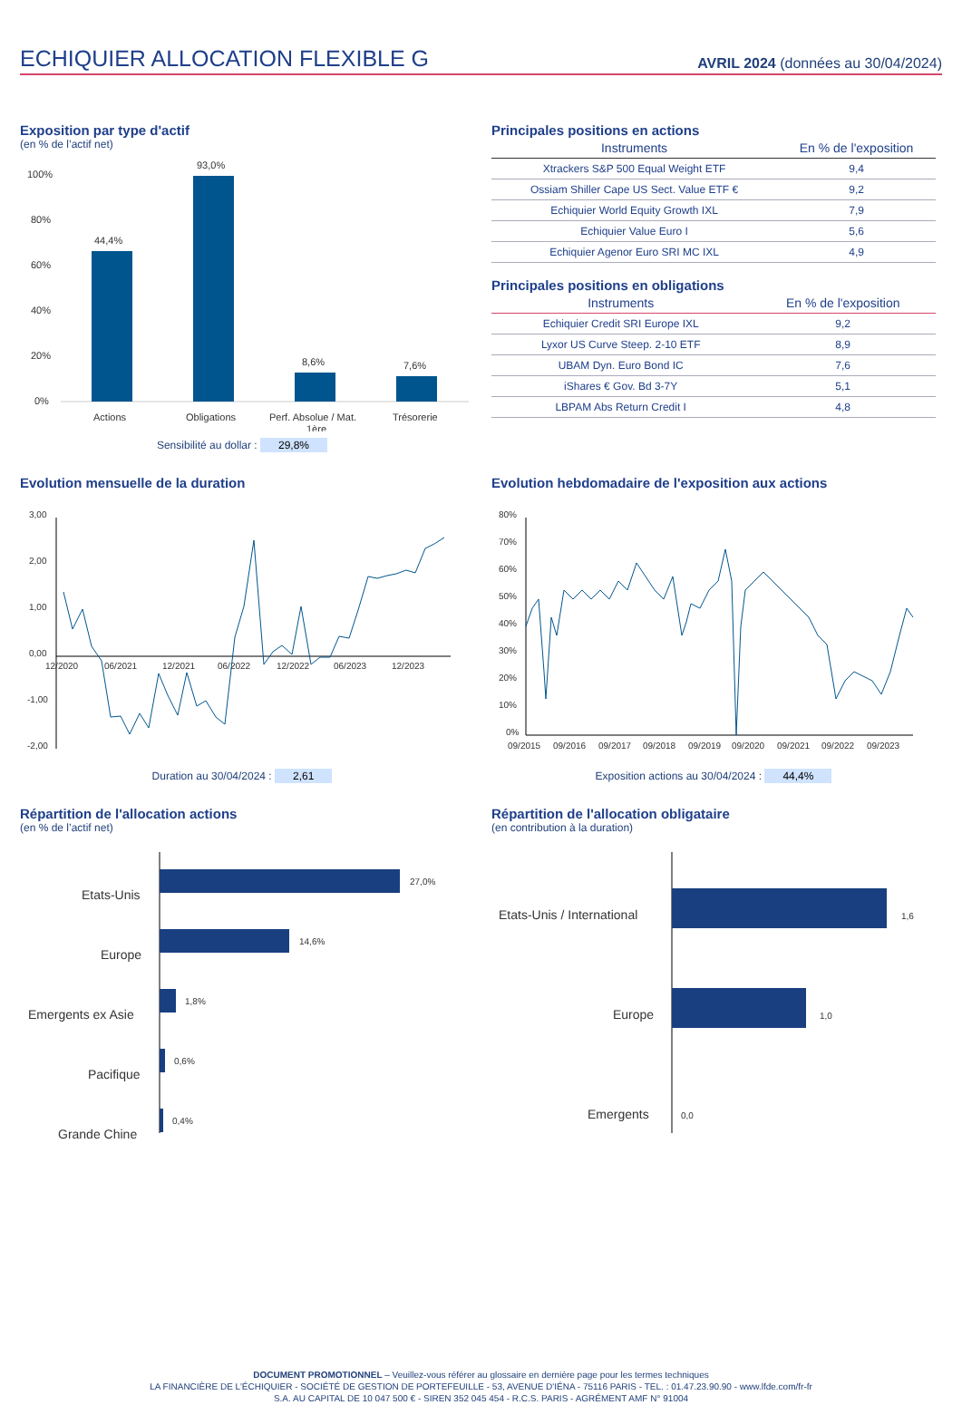ECHIQUIER ALLOCATION FLEXIBLE G
AVRIL 2024 (données au 30/04/2024)
Exposition par type d'actif
(en % de l’actif net)
100%
80%
60%
40%
20%
0%
44,4%
93,0%
8,6%
7,6%
Actions
Obligations
Perf. Absolue / Mat.
1ère
Trésorerie
Sensibilité au dollar : 29,8%
Principales positions en actions
| Instruments | En % de l'exposition |
| --- | --- |
| Xtrackers S&P 500 Equal Weight ETF | 9,4 |
| Ossiam Shiller Cape US Sect. Value ETF € | 9,2 |
| Echiquier World Equity Growth IXL | 7,9 |
| Echiquier Value Euro I | 5,6 |
| Echiquier Agenor Euro SRI MC IXL | 4,9 |
Principales positions en obligations
| Instruments | En % de l'exposition |
| --- | --- |
| Echiquier Credit SRI Europe IXL | 9,2 |
| Lyxor US Curve Steep. 2-10 ETF | 8,9 |
| UBAM Dyn. Euro Bond IC | 7,6 |
| iShares € Gov. Bd 3-7Y | 5,1 |
| LBPAM Abs Return Credit I | 4,8 |
Evolution mensuelle de la duration
3,00
2,00
1,00
0,00
-1,00
-2,00
12/2020
06/2021
12/2021
06/2022
12/2022
06/2023
12/2023
Duration au 30/04/2024 : 2,61
Evolution hebdomadaire de l'exposition aux actions
80%
70%
60%
50%
40%
30%
20%
10%
0%
09/2015
09/2016
09/2017
09/2018
09/2019
09/2020
09/2021
09/2022
09/2023
Exposition actions au 30/04/2024 : 44,4%
Répartition de l'allocation actions
(en % de l’actif net)
Etats-Unis
Europe
Emergents ex Asie
Pacifique
Grande Chine
27,0%
14,6%
1,8%
0,6%
0,4%
Répartition de l'allocation obligataire
(en contribution à la duration)
Etats-Unis / International
Europe
Emergents
1,6
1,0
0,0
DOCUMENT PROMOTIONNEL – Veuillez-vous référer au glossaire en dernière page pour les termes techniques
LA FINANCIÈRE DE L’ÉCHIQUIER - SOCIÉTÉ DE GESTION DE PORTEFEUILLE - 53, AVENUE D'IÉNA - 75116 PARIS - TEL. : 01.47.23.90.90 - www.lfde.com/fr-fr
S.A. AU CAPITAL DE 10 047 500 € - SIREN 352 045 454 - R.C.S. PARIS - AGRÉMENT AMF N° 91004